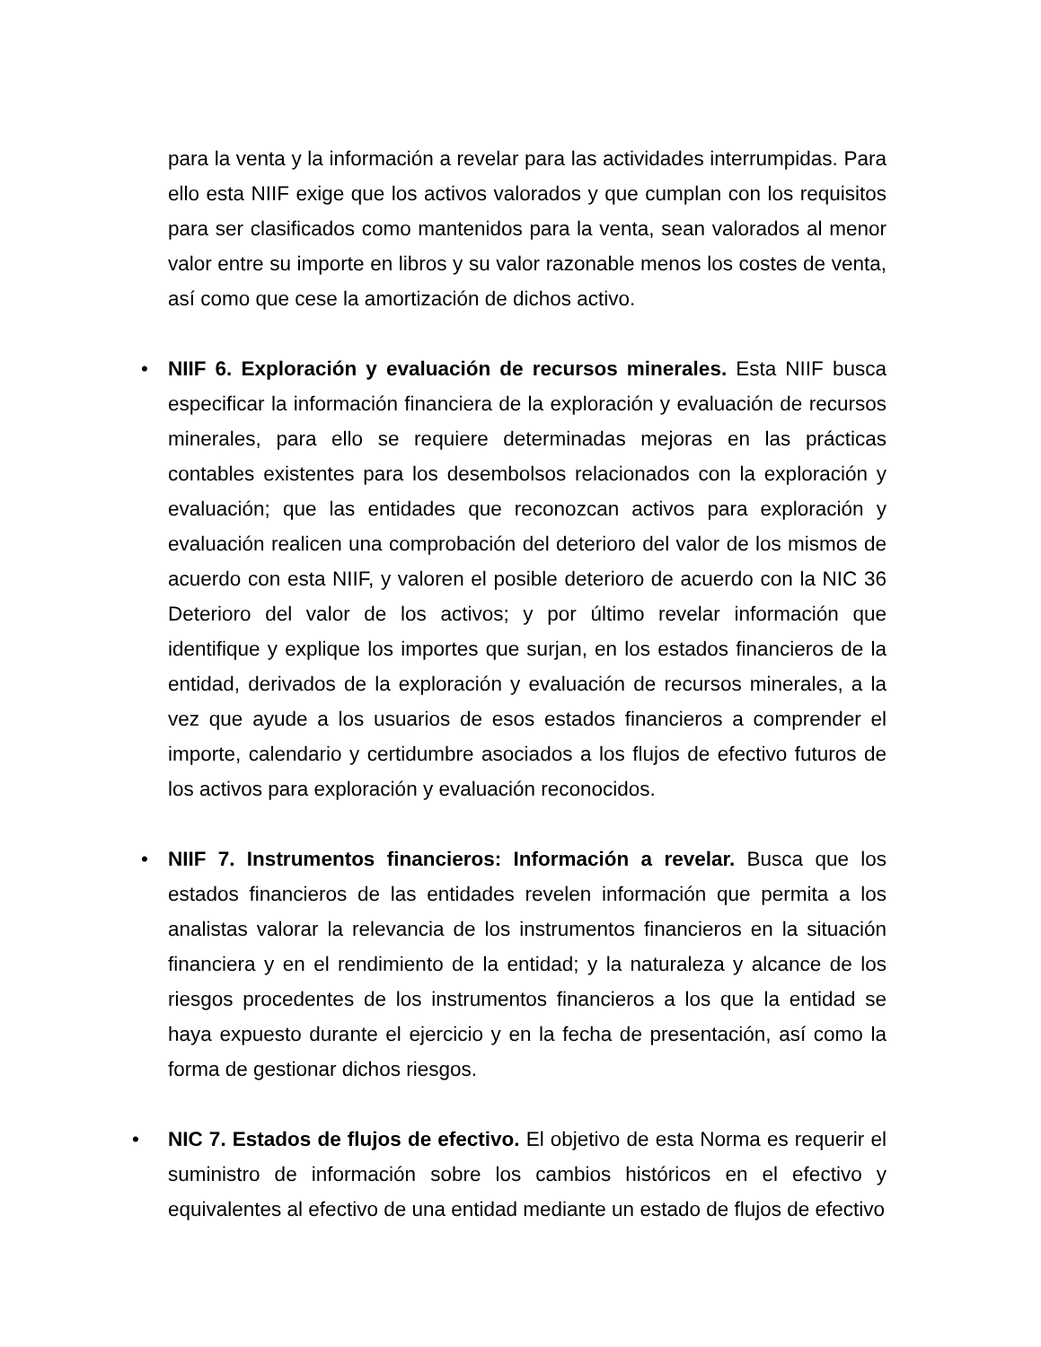para la venta y la información a revelar para las actividades interrumpidas. Para ello esta NIIF exige que los activos valorados y que cumplan con los requisitos para ser clasificados como mantenidos para la venta, sean valorados al menor valor entre su importe en libros y su valor razonable menos los costes de venta, así como que cese la amortización de dichos activo.
•
NIIF 6. Exploración y evaluación de recursos minerales. Esta NIIF busca especificar la información financiera de la exploración y evaluación de recursos minerales, para ello se requiere determinadas mejoras en las prácticas contables existentes para los desembolsos relacionados con la exploración y evaluación; que las entidades que reconozcan activos para exploración y evaluación realicen una comprobación del deterioro del valor de los mismos de acuerdo con esta NIIF, y valoren el posible deterioro de acuerdo con la NIC 36 Deterioro del valor de los activos; y por último revelar información que identifique y explique los importes que surjan, en los estados financieros de la entidad, derivados de la exploración y evaluación de recursos minerales, a la vez que ayude a los usuarios de esos estados financieros a comprender el importe, calendario y certidumbre asociados a los flujos de efectivo futuros de los activos para exploración y evaluación reconocidos.
•
NIIF 7. Instrumentos financieros: Información a revelar. Busca que los estados financieros de las entidades revelen información que permita a los analistas valorar la relevancia de los instrumentos financieros en la situación financiera y en el rendimiento de la entidad; y la naturaleza y alcance de los riesgos procedentes de los instrumentos financieros a los que la entidad se haya expuesto durante el ejercicio y en la fecha de presentación, así como la forma de gestionar dichos riesgos.
•
NIC 7. Estados de flujos de efectivo. El objetivo de esta Norma es requerir el suministro de información sobre los cambios históricos en el efectivo y equivalentes al efectivo de una entidad mediante un estado de flujos de efectivo